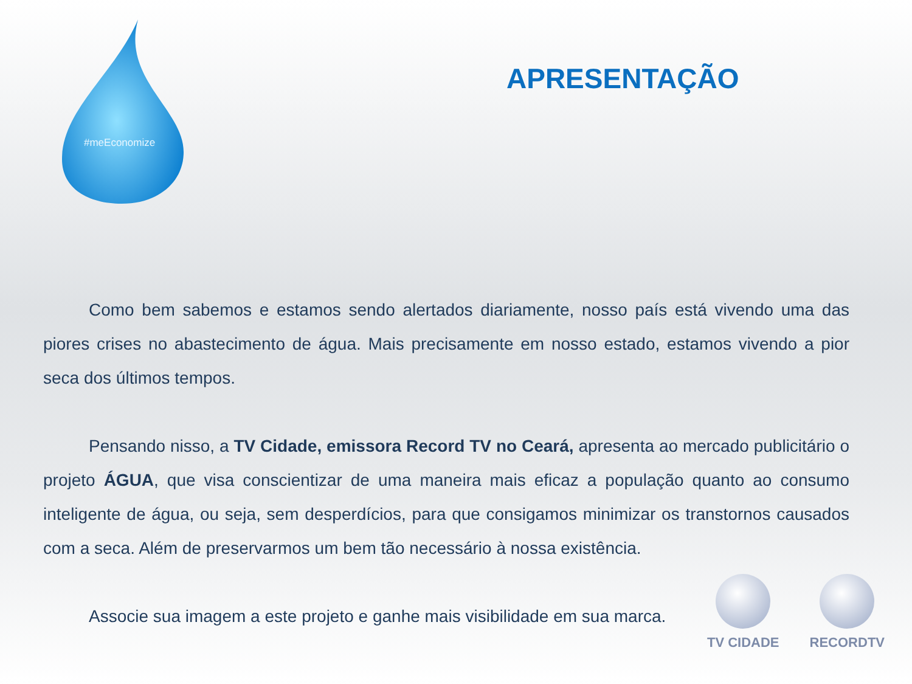#meEconomize
APRESENTAÇÃO
Como bem sabemos e estamos sendo alertados diariamente, nosso país está vivendo uma das piores crises no abastecimento de água. Mais precisamente em nosso estado, estamos vivendo a pior seca dos últimos tempos.
Pensando nisso, a TV Cidade, emissora Record TV no Ceará, apresenta ao mercado publicitário o projeto ÁGUA, que visa conscientizar de uma maneira mais eficaz a população quanto ao consumo inteligente de água, ou seja, sem desperdícios, para que consigamos minimizar os transtornos causados com a seca. Além de preservarmos um bem tão necessário à nossa existência.
Associe sua imagem a este projeto e ganhe mais visibilidade em sua marca.
TV CIDADE RECORDTV